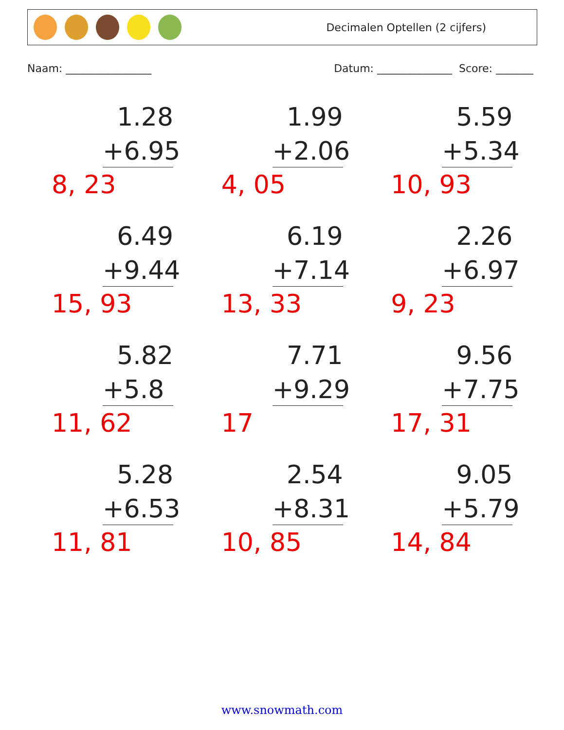Decimalen Optellen (2 cijfers)
Naam: ________________ Datum: ______________ Score: _______
1.28
+6.95
8, 23
1.99
+2.06
4, 05
5.59
+5.34
10, 93
6.49
+9.44
15, 93
6.19
+7.14
13, 33
2.26
+6.97
9, 23
5.82
+5.8
11, 62
7.71
+9.29
17
9.56
+7.75
17, 31
5.28
+6.53
11, 81
2.54
+8.31
10, 85
9.05
+5.79
14, 84
www.snowmath.com